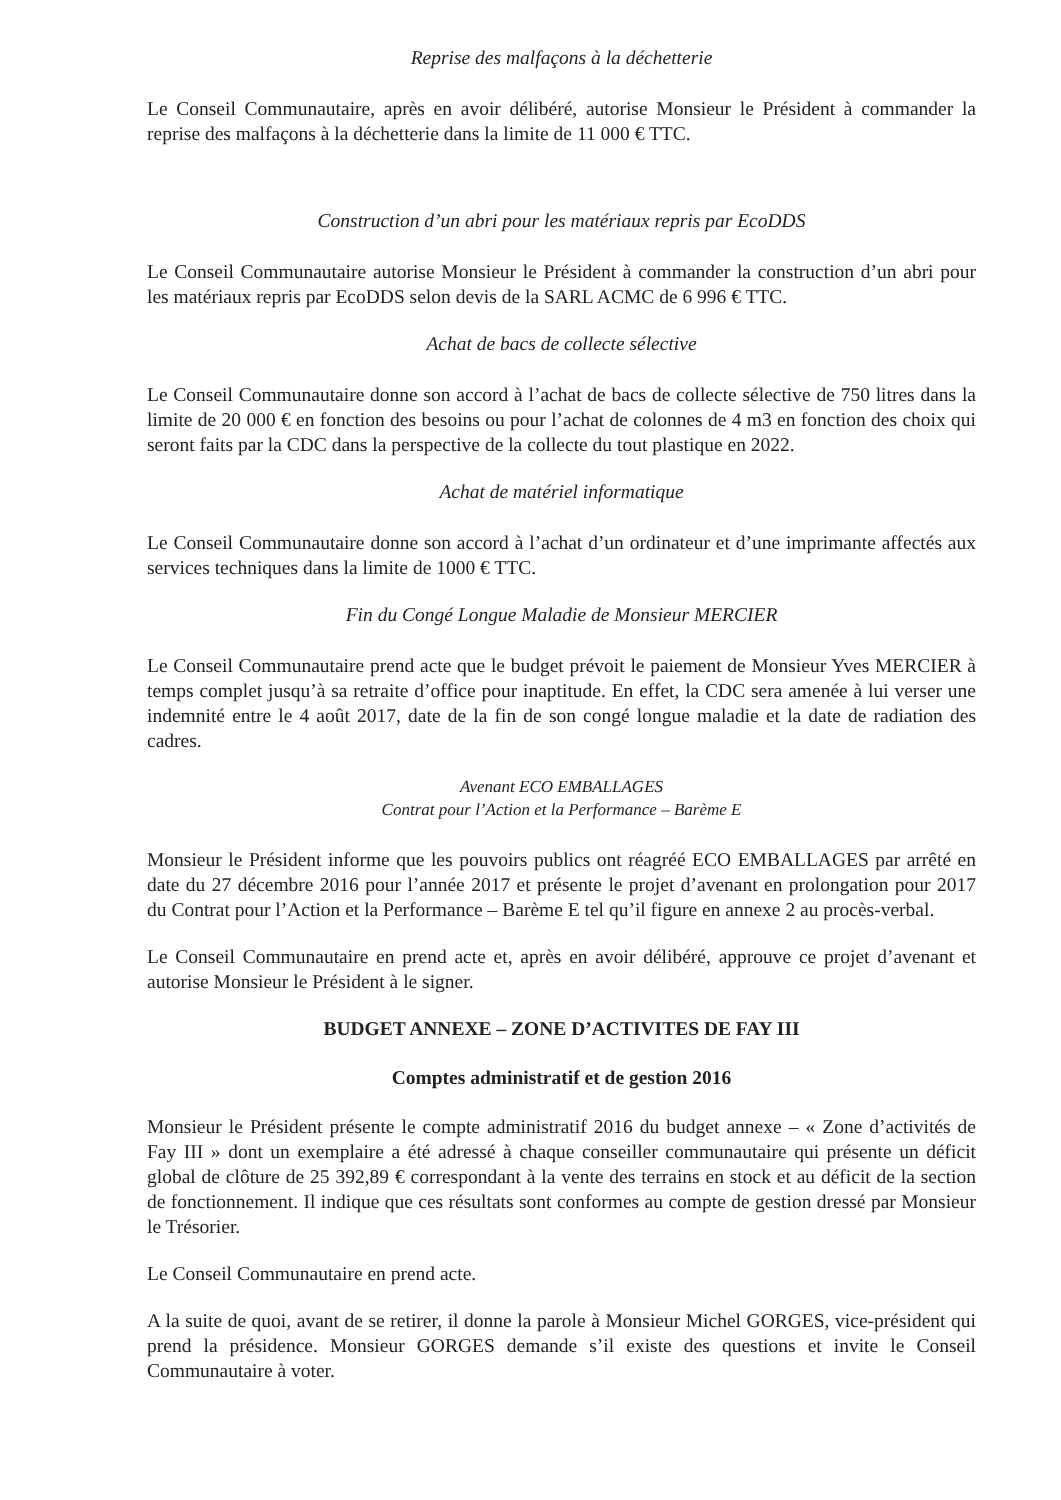Reprise des malfaçons à la déchetterie
Le Conseil Communautaire, après en avoir délibéré, autorise Monsieur le Président à commander la reprise des malfaçons à la déchetterie dans la limite de 11 000 € TTC.
Construction d’un abri pour les matériaux repris par EcoDDS
Le Conseil Communautaire autorise Monsieur le Président à commander la construction d’un abri pour les matériaux repris par EcoDDS selon devis de la SARL ACMC de 6 996 € TTC.
Achat de bacs de collecte sélective
Le Conseil Communautaire donne son accord à l’achat de bacs de collecte sélective de 750 litres dans la limite de 20 000 € en fonction des besoins ou pour l’achat de colonnes de 4 m3 en fonction des choix qui seront faits par la CDC dans la perspective de la collecte du tout plastique en 2022.
Achat de matériel informatique
Le Conseil Communautaire donne son accord à l’achat d’un ordinateur et d’une imprimante affectés aux services techniques dans la limite de 1000 € TTC.
Fin du Congé Longue Maladie de Monsieur MERCIER
Le Conseil Communautaire prend acte que le budget prévoit le paiement de Monsieur Yves MERCIER à temps complet jusqu’à sa retraite d’office pour inaptitude. En effet, la CDC sera amenée à lui verser une indemnité entre le 4 août 2017, date de la fin de son congé longue maladie et la date de radiation des cadres.
Avenant ECO EMBALLAGES
Contrat pour l’Action et la Performance – Barème E
Monsieur le Président informe que les pouvoirs publics ont réagréé ECO EMBALLAGES par arrêté en date du 27 décembre 2016 pour l’année 2017 et présente le projet d’avenant en prolongation pour 2017 du Contrat pour l’Action et la Performance – Barème E tel qu’il figure en annexe 2 au procès-verbal.
Le Conseil Communautaire en prend acte et, après en avoir délibéré, approuve ce projet d’avenant et autorise Monsieur le Président à le signer.
BUDGET ANNEXE – ZONE D’ACTIVITES DE FAY III
Comptes administratif et de gestion 2016
Monsieur le Président présente le compte administratif 2016 du budget annexe – « Zone d’activités de Fay III » dont un exemplaire a été adressé à chaque conseiller communautaire qui présente un déficit global de clôture de 25 392,89 € correspondant à la vente des terrains en stock et au déficit de la section de fonctionnement. Il indique que ces résultats sont conformes au compte de gestion dressé par Monsieur le Trésorier.
Le Conseil Communautaire en prend acte.
A la suite de quoi, avant de se retirer, il donne la parole à Monsieur Michel GORGES, vice-président qui prend la présidence. Monsieur GORGES demande s’il existe des questions et invite le Conseil Communautaire à voter.